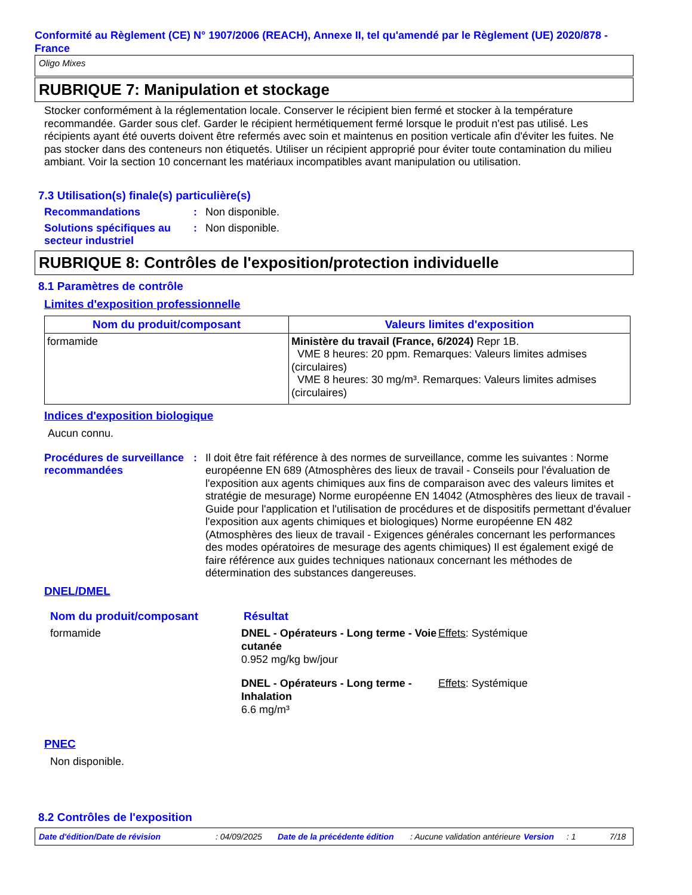Conformité au Règlement (CE) N° 1907/2006 (REACH), Annexe II, tel qu'amendé par le Règlement (UE) 2020/878 - France
Oligo Mixes
RUBRIQUE 7: Manipulation et stockage
Stocker conformément à la réglementation locale. Conserver le récipient bien fermé et stocker à la température recommandée. Garder sous clef. Garder le récipient hermétiquement fermé lorsque le produit n'est pas utilisé. Les récipients ayant été ouverts doivent être refermés avec soin et maintenus en position verticale afin d'éviter les fuites. Ne pas stocker dans des conteneurs non étiquetés. Utiliser un récipient approprié pour éviter toute contamination du milieu ambiant. Voir la section 10 concernant les matériaux incompatibles avant manipulation ou utilisation.
7.3 Utilisation(s) finale(s) particulière(s)
Recommandations :
Non disponible.
Solutions spécifiques au secteur industriel
:
Non disponible.
RUBRIQUE 8: Contrôles de l'exposition/protection individuelle
8.1 Paramètres de contrôle
Limites d'exposition professionnelle
| Nom du produit/composant | Valeurs limites d'exposition |
| --- | --- |
| formamide | Ministère du travail (France, 6/2024) Repr 1B. VME 8 heures: 20 ppm. Remarques: Valeurs limites admises (circulaires) VME 8 heures: 30 mg/m³. Remarques: Valeurs limites admises (circulaires) |
Indices d'exposition biologique
Aucun connu.
Procédures de surveillance recommandées
:
Il doit être fait référence à des normes de surveillance, comme les suivantes : Norme européenne EN 689 (Atmosphères des lieux de travail - Conseils pour l'évaluation de l'exposition aux agents chimiques aux fins de comparaison avec des valeurs limites et stratégie de mesurage) Norme européenne EN 14042 (Atmosphères des lieux de travail - Guide pour l'application et l'utilisation de procédures et de dispositifs permettant d'évaluer l'exposition aux agents chimiques et biologiques) Norme européenne EN 482 (Atmosphères des lieux de travail - Exigences générales concernant les performances des modes opératoires de mesurage des agents chimiques) Il est également exigé de faire référence aux guides techniques nationaux concernant les méthodes de détermination des substances dangereuses.
DNEL/DMEL
Nom du produit/composant
formamide
Résultat
DNEL - Opérateurs - Long terme - Voie cutanée
0.952 mg/kg bw/jour
Effets: Systémique
DNEL - Opérateurs - Long terme - Inhalation
6.6 mg/m³
Effets: Systémique
PNEC
Non disponible.
8.2 Contrôles de l'exposition
Date d'édition/Date de révision: 04/09/2025 Date de la précédente édition: Aucune validation antérieure Version: 1 7/18